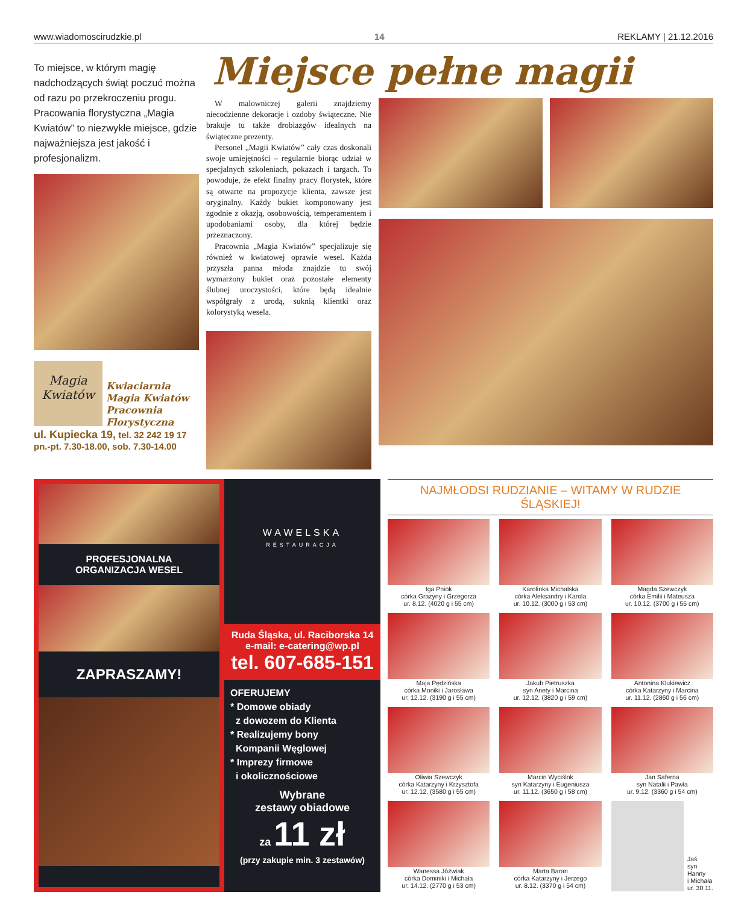www.wiadomoscirudzkie.pl 14 REKLAMY | 21.12.2016
To miejsce, w którym magię nadchodzących świąt poczuć można od razu po przekroczeniu progu. Pracowania florystyczna „Magia Kwiatów” to niezwykłe miejsce, gdzie najważniejsza jest jakość i profesjonalizm.
Magia Kwiatów
Kwiaciarnia
Magia Kwiatów
Pracownia
Florystyczna
ul. Kupiecka 19, tel. 32 242 19 17
pn.-pt. 7.30-18.00, sob. 7.30-14.00
Miejsce pełne magii
W malowniczej galerii znajdziemy niecodzienne dekoracje i ozdoby świąteczne. Nie brakuje tu także drobiazgów idealnych na świąteczne prezenty.
Personel „Magii Kwiatów” cały czas doskonali swoje umiejętności – regularnie biorąc udział w specjalnych szkoleniach, pokazach i targach. To powoduje, że efekt finalny pracy florystek, które są otwarte na propozycje klienta, zawsze jest oryginalny. Każdy bukiet komponowany jest zgodnie z okazją, osobowością, temperamentem i upodobaniami osoby, dla której będzie przeznaczony.
Pracownia „Magia Kwiatów” specjalizuje się również w kwiatowej oprawie wesel. Każda przyszła panna młoda znajdzie tu swój wymarzony bukiet oraz pozostałe elementy ślubnej uroczystości, które będą idealnie współgrały z urodą, suknią klientki oraz kolorystyką wesela.
PROFESJONALNA
ORGANIZACJA WESEL
ZAPRASZAMY!
WAWELSKA
RESTAURACJA
Ruda Śląska, ul. Raciborska 14
e-mail: e-catering@wp.pl
tel. 607-685-151
OFERUJEMY
* Domowe obiady
z dowozem do Klienta
* Realizujemy bony
Kompanii Węglowej
* Imprezy firmowe
i okolicznościowe
Wybrane
zestawy obiadowe
za 11 zł
(przy zakupie min. 3 zestawów)
NAJMŁODSI RUDZIANIE – WITAMY W RUDZIE ŚLĄSKIEJ!
Iga Pniok
córka Grażyny i Grzegorza
ur. 8.12. (4020 g i 55 cm)
Karolinka Michalska
córka Aleksandry i Karola
ur. 10.12. (3000 g i 53 cm)
Magda Szewczyk
córka Emilii i Mateusza
ur. 10.12. (3700 g i 55 cm)
Maja Pędzińska
córka Moniki i Jarosława
ur. 12.12. (3190 g i 55 cm)
Jakub Pietruszka
syn Anety i Marcina
ur. 12.12. (3820 g i 59 cm)
Antonina Klukiewicz
córka Katarzyny i Marcina
ur. 11.12. (2860 g i 56 cm)
Oliwia Szewczyk
córka Katarzyny i Krzysztofa
ur. 12.12. (3580 g i 55 cm)
Marcin Wyciślok
syn Katarzyny i Eugeniusza
ur. 11.12. (3650 g i 58 cm)
Jan Saferna
syn Natalii i Pawła
ur. 9.12. (3360 g i 54 cm)
Wanessa Jóźwiak
córka Dominiki i Michała
ur. 14.12. (2770 g i 53 cm)
Marta Baran
córka Katarzyny i Jerzego
ur. 8.12. (3370 g i 54 cm)
Jaś
syn
Hanny
i Michała
ur. 30.11.